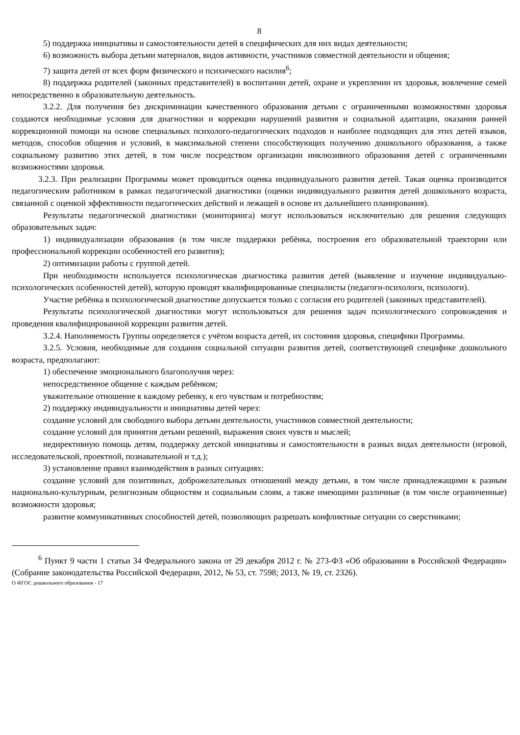8
5) поддержка инициативы и самостоятельности детей в специфических для них видах деятельности;
6) возможность выбора детьми материалов, видов активности, участников совместной деятельности и общения;
7) защита детей от всех форм физического и психического насилия<sup>6</sup>;
8) поддержка родителей (законных представителей) в воспитании детей, охране и укреплении их здоровья, вовлечение семей непосредственно в образовательную деятельность.
3.2.2. Для получения без дискриминации качественного образования детьми с ограниченными возможностями здоровья создаются необходимые условия для диагностики и коррекции нарушений развития и социальной адаптации, оказания ранней коррекционной помощи на основе специальных психолого-педагогических подходов и наиболее подходящих для этих детей языков, методов, способов общения и условий, в максимальной степени способствующих получению дошкольного образования, а также социальному развитию этих детей, в том числе посредством организации инклюзивного образования детей с ограниченными возможностями здоровья.
3.2.3. При реализации Программы может проводиться оценка индивидуального развития детей. Такая оценка производится педагогическим работником в рамках педагогической диагностики (оценки индивидуального развития детей дошкольного возраста, связанной с оценкой эффективности педагогических действий и лежащей в основе их дальнейшего планирования).
Результаты педагогической диагностики (мониторинга) могут использоваться исключительно для решения следующих образовательных задач:
1) индивидуализации образования (в том числе поддержки ребёнка, построения его образовательной траектории или профессиональной коррекции особенностей его развития);
2) оптимизации работы с группой детей.
При необходимости используется психологическая диагностика развития детей (выявление и изучение индивидуально-психологических особенностей детей), которую проводят квалифицированные специалисты (педагоги-психологи, психологи).
Участие ребёнка в психологической диагностике допускается только с согласия его родителей (законных представителей).
Результаты психологической диагностики могут использоваться для решения задач психологического сопровождения и проведения квалифицированной коррекции развития детей.
3.2.4. Наполняемость Группы определяется с учётом возраста детей, их состояния здоровья, специфики Программы.
3.2.5. Условия, необходимые для создания социальной ситуации развития детей, соответствующей специфике дошкольного возраста, предполагают:
1) обеспечение эмоционального благополучия через:
непосредственное общение с каждым ребёнком;
уважительное отношение к каждому ребенку, к его чувствам и потребностям;
2) поддержку индивидуальности и инициативы детей через:
создание условий для свободного выбора детьми деятельности, участников совместной деятельности;
создание условий для принятия детьми решений, выражения своих чувств и мыслей;
недирективную помощь детям, поддержку детской инициативы и самостоятельности в разных видах деятельности (игровой, исследовательской, проектной, познавательной и т.д.);
3) установление правил взаимодействия в разных ситуациях:
создание условий для позитивных, доброжелательных отношений между детьми, в том числе принадлежащими к разным национально-культурным, религиозным общностям и социальным слоям, а также имеющими различные (в том числе ограниченные) возможности здоровья;
развитие коммуникативных способностей детей, позволяющих разрешать конфликтные ситуации со сверстниками;
<sup>6</sup> Пункт 9 части 1 статьи 34 Федерального закона от 29 декабря 2012 г. № 273-ФЗ «Об образовании в Российской Федерации» (Собрание законодательства Российской Федерации, 2012, № 53, ст. 7598; 2013, № 19, ст. 2326).
О ФГОС дошкольного образования - 17